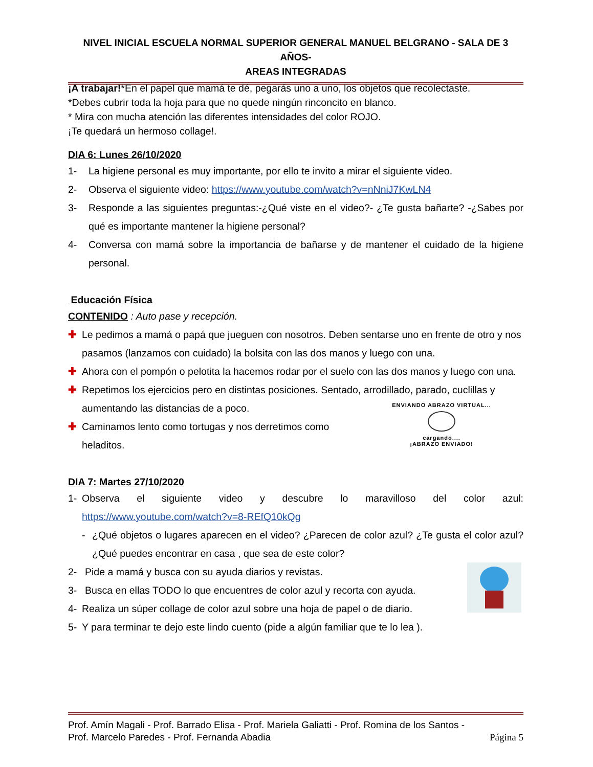NIVEL INICIAL ESCUELA NORMAL SUPERIOR GENERAL MANUEL BELGRANO - SALA DE 3 AÑOS-
AREAS INTEGRADAS
¡A trabajar!*En el papel que mamá te dé, pegarás uno a uno, los objetos que recolectaste.
*Debes cubrir toda la hoja para que no quede ningún rinconcito en blanco.
* Mira con mucha atención las diferentes intensidades del color ROJO.
¡Te quedará un hermoso collage!.
DIA 6: Lunes 26/10/2020
1- La higiene personal es muy importante, por ello te invito a mirar el siguiente video.
2- Observa el siguiente video: https://www.youtube.com/watch?v=nNniJ7KwLN4
3- Responde a las siguientes preguntas:-¿Qué viste en el video?- ¿Te gusta bañarte? -¿Sabes por qué es importante mantener la higiene personal?
4- Conversa con mamá sobre la importancia de bañarse y de mantener el cuidado de la higiene personal.
Educación Física
CONTENIDO : Auto pase y recepción.
✚ Le pedimos a mamá o papá que jueguen con nosotros. Deben sentarse uno en frente de otro y nos pasamos (lanzamos con cuidado) la bolsita con las dos manos y luego con una.
✚ Ahora con el pompón o pelotita la hacemos rodar por el suelo con las dos manos y luego con una.
✚ Repetimos los ejercicios pero en distintas posiciones. Sentado, arrodillado, parado, cuclillas y aumentando las distancias de a poco.
✚ Caminamos lento como tortugas y nos derretimos como heladitos.
ENVIANDO ABRAZO VIRTUAL...
cargando....
¡ABRAZO ENVIADO!
DIA 7: Martes 27/10/2020
1- Observa el siguiente video y descubre lo maravilloso del color azul: https://www.youtube.com/watch?v=8-REfQ10kQg
- ¿Qué objetos o lugares aparecen en el video? ¿Parecen de color azul? ¿Te gusta el color azul? ¿Qué puedes encontrar en casa , que sea de este color?
2- Pide a mamá y busca con su ayuda diarios y revistas.
3- Busca en ellas TODO lo que encuentres de color azul y recorta con ayuda.
4- Realiza un súper collage de color azul sobre una hoja de papel o de diario.
5- Y para terminar te dejo este lindo cuento (pide a algún familiar que te lo lea ).
Prof. Amín Magali - Prof. Barrado Elisa - Prof. Mariela Galiatti - Prof. Romina de los Santos -
Prof. Marcelo Paredes - Prof. Fernanda Abadia Página 5